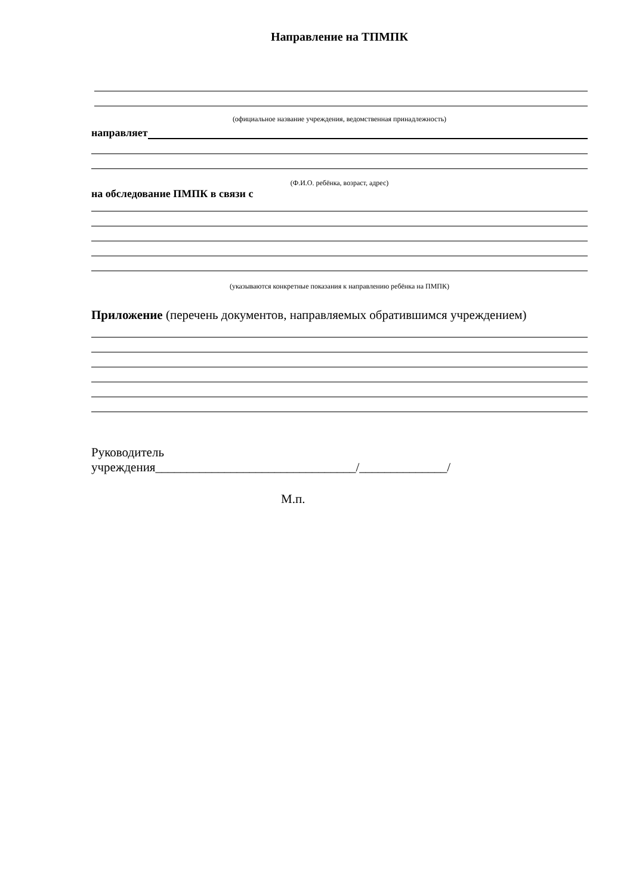Направление на ТПМПК
(официальное название учреждения, ведомственная принадлежность)
направляет
(Ф.И.О. ребёнка, возраст, адрес)
на обследование ПМПК в связи с
(указываются конкретные показания к направлению ребёнка на ПМПК)
Приложение (перечень документов, направляемых обратившимся учреждением)
Руководитель
учреждения________________________________/______________/
М.п.